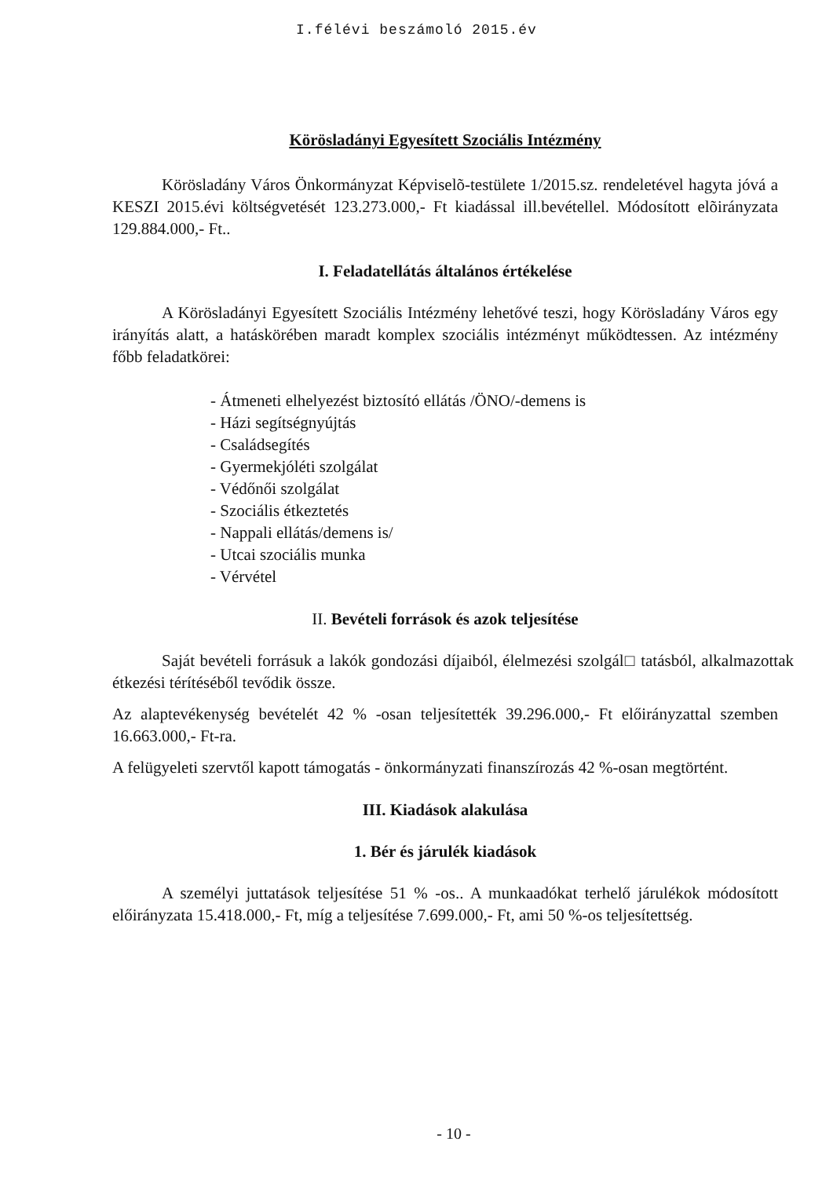I.félévi beszámoló 2015.év
Körösladányi Egyesített Szociális Intézmény
Körösladány Város Önkormányzat Képviselõ-testülete 1/2015.sz. rendeletével hagyta jóvá a KESZI 2015.évi költségvetését 123.273.000,- Ft kiadással ill.bevétellel. Módosított elõirányzata 129.884.000,- Ft..
I. Feladatellátás általános értékelése
A Körösladányi Egyesített Szociális Intézmény lehetővé teszi, hogy Körösladány Város egy irányítás alatt, a hatáskörében maradt komplex szociális intézményt működtessen. Az intézmény főbb feladatkörei:
- Átmeneti elhelyezést biztosító ellátás /ÖNO/-demens is
- Házi segítségnyújtás
- Családsegítés
- Gyermekjóléti szolgálat
- Védőnői szolgálat
- Szociális étkeztetés
- Nappali ellátás/demens is/
- Utcai szociális munka
- Vérvétel
II. Bevételi források és azok teljesítése
Saját bevételi forrásuk a lakók gondozási díjaiból, élelmezési szolgál□ tatásból, alkalmazottak étkezési térítéséből tevődik össze.
Az alaptevékenység bevételét 42 % -osan teljesítették 39.296.000,- Ft előirányzattal szemben 16.663.000,- Ft-ra.
A felügyeleti szervtől kapott támogatás - önkormányzati finanszírozás 42 %-osan megtörtént.
III. Kiadások alakulása
1. Bér és járulék kiadások
A személyi juttatások teljesítése 51 % -os.. A munkaadókat terhelő járulékok módosított előirányzata 15.418.000,- Ft, míg a teljesítése 7.699.000,- Ft, ami 50 %-os teljesítettség.
- 10 -